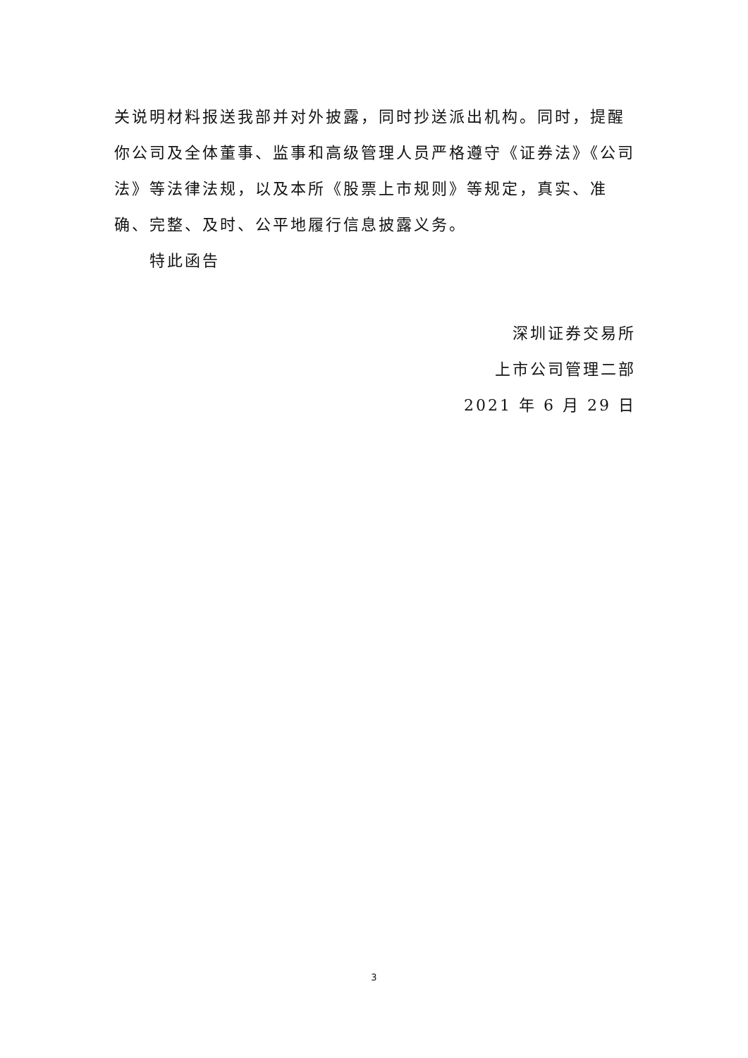关说明材料报送我部并对外披露，同时抄送派出机构。同时，提醒你公司及全体董事、监事和高级管理人员严格遵守《证券法》《公司法》等法律法规，以及本所《股票上市规则》等规定，真实、准确、完整、及时、公平地履行信息披露义务。
特此函告
深圳证券交易所
上市公司管理二部
2021 年 6 月 29 日
3